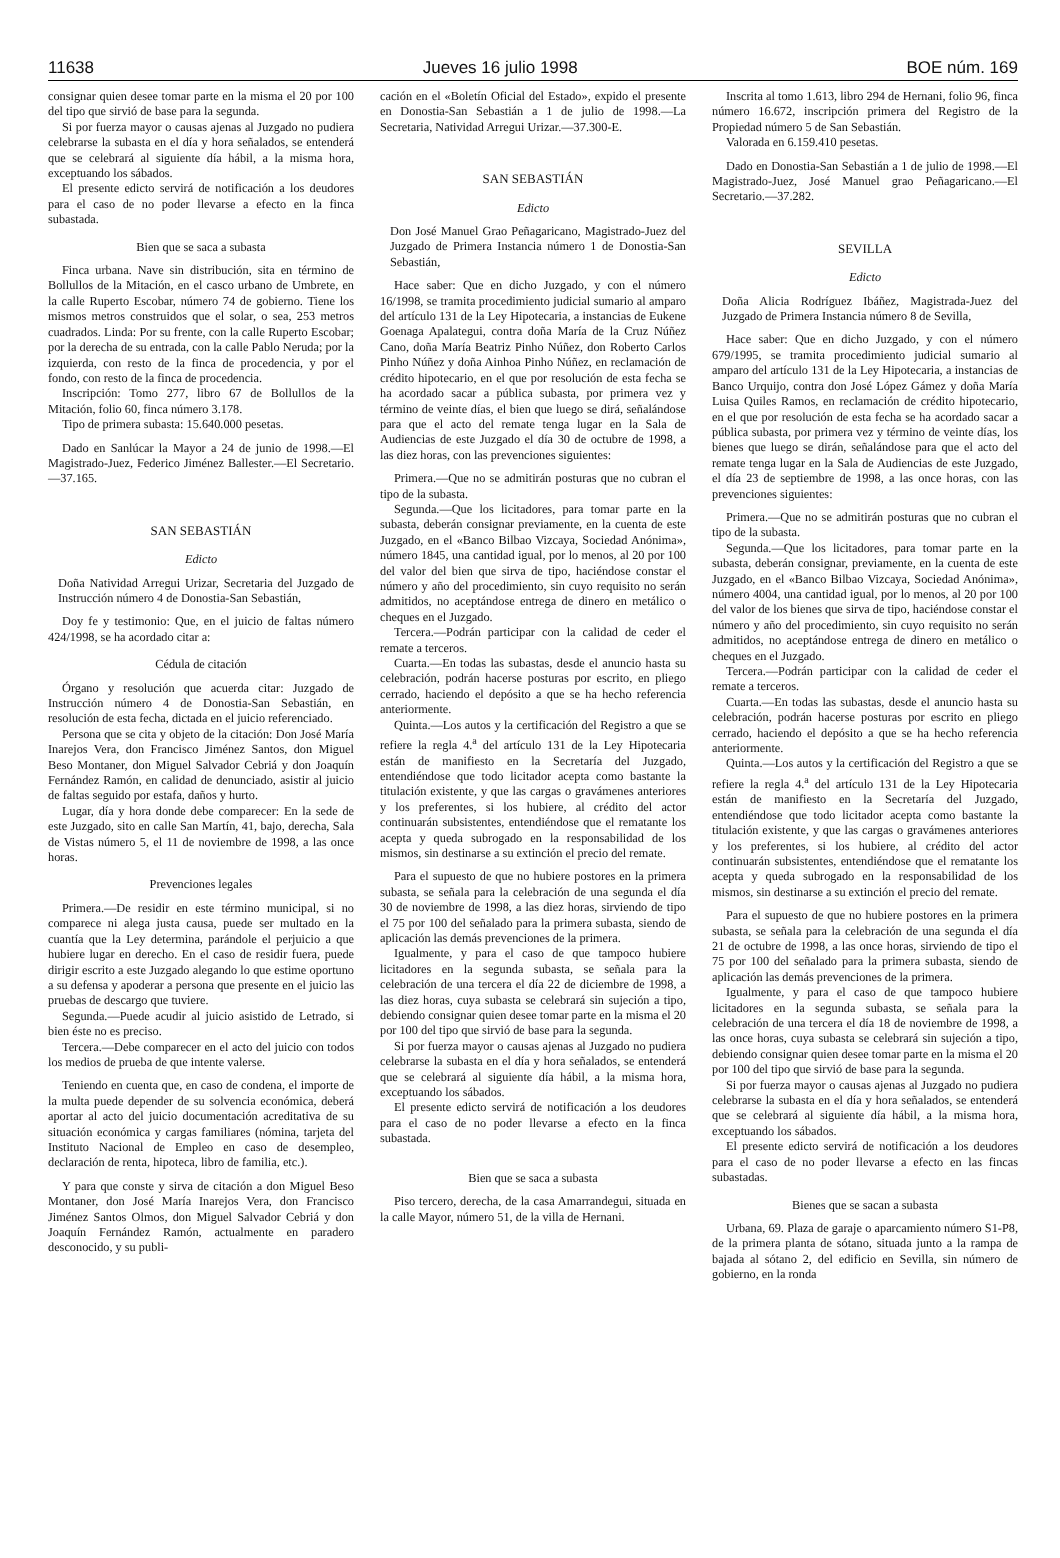11638 Jueves 16 julio 1998 BOE núm. 169
consignar quien desee tomar parte en la misma el 20 por 100 del tipo que sirvió de base para la segunda.
Si por fuerza mayor o causas ajenas al Juzgado no pudiera celebrarse la subasta en el día y hora señalados, se entenderá que se celebrará al siguiente día hábil, a la misma hora, exceptuando los sábados.
El presente edicto servirá de notificación a los deudores para el caso de no poder llevarse a efecto en la finca subastada.
Bien que se saca a subasta
Finca urbana. Nave sin distribución, sita en término de Bollullos de la Mitación, en el casco urbano de Umbrete, en la calle Ruperto Escobar, número 74 de gobierno. Tiene los mismos metros construidos que el solar, o sea, 253 metros cuadrados. Linda: Por su frente, con la calle Ruperto Escobar; por la derecha de su entrada, con la calle Pablo Neruda; por la izquierda, con resto de la finca de procedencia, y por el fondo, con resto de la finca de procedencia.
Inscripción: Tomo 277, libro 67 de Bollullos de la Mitación, folio 60, finca número 3.178.
Tipo de primera subasta: 15.640.000 pesetas.
Dado en Sanlúcar la Mayor a 24 de junio de 1998.—El Magistrado-Juez, Federico Jiménez Ballester.—El Secretario.—37.165.
SAN SEBASTIÁN
Edicto
Doña Natividad Arregui Urizar, Secretaria del Juzgado de Instrucción número 4 de Donostia-San Sebastián,
Doy fe y testimonio: Que, en el juicio de faltas número 424/1998, se ha acordado citar a:
Cédula de citación
Órgano y resolución que acuerda citar: Juzgado de Instrucción número 4 de Donostia-San Sebastián, en resolución de esta fecha, dictada en el juicio referenciado.
Persona que se cita y objeto de la citación: Don José María Inarejos Vera, don Francisco Jiménez Santos, don Miguel Beso Montaner, don Miguel Salvador Cebriá y don Joaquín Fernández Ramón, en calidad de denunciado, asistir al juicio de faltas seguido por estafa, daños y hurto.
Lugar, día y hora donde debe comparecer: En la sede de este Juzgado, sito en calle San Martín, 41, bajo, derecha, Sala de Vistas número 5, el 11 de noviembre de 1998, a las once horas.
Prevenciones legales
Primera.—De residir en este término municipal, si no comparece ni alega justa causa, puede ser multado en la cuantía que la Ley determina, parándole el perjuicio a que hubiere lugar en derecho. En el caso de residir fuera, puede dirigir escrito a este Juzgado alegando lo que estime oportuno a su defensa y apoderar a persona que presente en el juicio las pruebas de descargo que tuviere.
Segunda.—Puede acudir al juicio asistido de Letrado, si bien éste no es preciso.
Tercera.—Debe comparecer en el acto del juicio con todos los medios de prueba de que intente valerse.
Teniendo en cuenta que, en caso de condena, el importe de la multa puede depender de su solvencia económica, deberá aportar al acto del juicio documentación acreditativa de su situación económica y cargas familiares (nómina, tarjeta del Instituto Nacional de Empleo en caso de desempleo, declaración de renta, hipoteca, libro de familia, etc.).
Y para que conste y sirva de citación a don Miguel Beso Montaner, don José María Inarejos Vera, don Francisco Jiménez Santos Olmos, don Miguel Salvador Cebriá y don Joaquín Fernández Ramón, actualmente en paradero desconocido, y su publi-
cación en el «Boletín Oficial del Estado», expido el presente en Donostia-San Sebastián a 1 de julio de 1998.—La Secretaria, Natividad Arregui Urizar.—37.300-E.
SAN SEBASTIÁN
Edicto
Don José Manuel Grao Peñagaricano, Magistrado-Juez del Juzgado de Primera Instancia número 1 de Donostia-San Sebastián,
Hace saber: Que en dicho Juzgado, y con el número 16/1998, se tramita procedimiento judicial sumario al amparo del artículo 131 de la Ley Hipotecaria, a instancias de Eukene Goenaga Apalategui, contra doña María de la Cruz Núñez Cano, doña María Beatriz Pinho Núñez, don Roberto Carlos Pinho Núñez y doña Ainhoa Pinho Núñez, en reclamación de crédito hipotecario, en el que por resolución de esta fecha se ha acordado sacar a pública subasta, por primera vez y término de veinte días, el bien que luego se dirá, señalándose para que el acto del remate tenga lugar en la Sala de Audiencias de este Juzgado el día 30 de octubre de 1998, a las diez horas, con las prevenciones siguientes:
Primera.—Que no se admitirán posturas que no cubran el tipo de la subasta.
Segunda.—Que los licitadores, para tomar parte en la subasta, deberán consignar previamente, en la cuenta de este Juzgado, en el «Banco Bilbao Vizcaya, Sociedad Anónima», número 1845, una cantidad igual, por lo menos, al 20 por 100 del valor del bien que sirva de tipo, haciéndose constar el número y año del procedimiento, sin cuyo requisito no serán admitidos, no aceptándose entrega de dinero en metálico o cheques en el Juzgado.
Tercera.—Podrán participar con la calidad de ceder el remate a terceros.
Cuarta.—En todas las subastas, desde el anuncio hasta su celebración, podrán hacerse posturas por escrito, en pliego cerrado, haciendo el depósito a que se ha hecho referencia anteriormente.
Quinta.—Los autos y la certificación del Registro a que se refiere la regla 4.<sup>a</sup> del artículo 131 de la Ley Hipotecaria están de manifiesto en la Secretaría del Juzgado, entendiéndose que todo licitador acepta como bastante la titulación existente, y que las cargas o gravámenes anteriores y los preferentes, si los hubiere, al crédito del actor continuarán subsistentes, entendiéndose que el rematante los acepta y queda subrogado en la responsabilidad de los mismos, sin destinarse a su extinción el precio del remate.
Para el supuesto de que no hubiere postores en la primera subasta, se señala para la celebración de una segunda el día 30 de noviembre de 1998, a las diez horas, sirviendo de tipo el 75 por 100 del señalado para la primera subasta, siendo de aplicación las demás prevenciones de la primera.
Igualmente, y para el caso de que tampoco hubiere licitadores en la segunda subasta, se señala para la celebración de una tercera el día 22 de diciembre de 1998, a las diez horas, cuya subasta se celebrará sin sujeción a tipo, debiendo consignar quien desee tomar parte en la misma el 20 por 100 del tipo que sirvió de base para la segunda.
Si por fuerza mayor o causas ajenas al Juzgado no pudiera celebrarse la subasta en el día y hora señalados, se entenderá que se celebrará al siguiente día hábil, a la misma hora, exceptuando los sábados.
El presente edicto servirá de notificación a los deudores para el caso de no poder llevarse a efecto en la finca subastada.
Bien que se saca a subasta
Piso tercero, derecha, de la casa Amarrandegui, situada en la calle Mayor, número 51, de la villa de Hernani.
Inscrita al tomo 1.613, libro 294 de Hernani, folio 96, finca número 16.672, inscripción primera del Registro de la Propiedad número 5 de San Sebastián.
Valorada en 6.159.410 pesetas.
Dado en Donostia-San Sebastián a 1 de julio de 1998.—El Magistrado-Juez, José Manuel grao Peñagaricano.—El Secretario.—37.282.
SEVILLA
Edicto
Doña Alicia Rodríguez Ibáñez, Magistrada-Juez del Juzgado de Primera Instancia número 8 de Sevilla,
Hace saber: Que en dicho Juzgado, y con el número 679/1995, se tramita procedimiento judicial sumario al amparo del artículo 131 de la Ley Hipotecaria, a instancias de Banco Urquijo, contra don José López Gámez y doña María Luisa Quiles Ramos, en reclamación de crédito hipotecario, en el que por resolución de esta fecha se ha acordado sacar a pública subasta, por primera vez y término de veinte días, los bienes que luego se dirán, señalándose para que el acto del remate tenga lugar en la Sala de Audiencias de este Juzgado, el día 23 de septiembre de 1998, a las once horas, con las prevenciones siguientes:
Primera.—Que no se admitirán posturas que no cubran el tipo de la subasta.
Segunda.—Que los licitadores, para tomar parte en la subasta, deberán consignar, previamente, en la cuenta de este Juzgado, en el «Banco Bilbao Vizcaya, Sociedad Anónima», número 4004, una cantidad igual, por lo menos, al 20 por 100 del valor de los bienes que sirva de tipo, haciéndose constar el número y año del procedimiento, sin cuyo requisito no serán admitidos, no aceptándose entrega de dinero en metálico o cheques en el Juzgado.
Tercera.—Podrán participar con la calidad de ceder el remate a terceros.
Cuarta.—En todas las subastas, desde el anuncio hasta su celebración, podrán hacerse posturas por escrito en pliego cerrado, haciendo el depósito a que se ha hecho referencia anteriormente.
Quinta.—Los autos y la certificación del Registro a que se refiere la regla 4.<sup>a</sup> del artículo 131 de la Ley Hipotecaria están de manifiesto en la Secretaría del Juzgado, entendiéndose que todo licitador acepta como bastante la titulación existente, y que las cargas o gravámenes anteriores y los preferentes, si los hubiere, al crédito del actor continuarán subsistentes, entendiéndose que el rematante los acepta y queda subrogado en la responsabilidad de los mismos, sin destinarse a su extinción el precio del remate.
Para el supuesto de que no hubiere postores en la primera subasta, se señala para la celebración de una segunda el día 21 de octubre de 1998, a las once horas, sirviendo de tipo el 75 por 100 del señalado para la primera subasta, siendo de aplicación las demás prevenciones de la primera.
Igualmente, y para el caso de que tampoco hubiere licitadores en la segunda subasta, se señala para la celebración de una tercera el día 18 de noviembre de 1998, a las once horas, cuya subasta se celebrará sin sujeción a tipo, debiendo consignar quien desee tomar parte en la misma el 20 por 100 del tipo que sirvió de base para la segunda.
Si por fuerza mayor o causas ajenas al Juzgado no pudiera celebrarse la subasta en el día y hora señalados, se entenderá que se celebrará al siguiente día hábil, a la misma hora, exceptuando los sábados.
El presente edicto servirá de notificación a los deudores para el caso de no poder llevarse a efecto en las fincas subastadas.
Bienes que se sacan a subasta
Urbana, 69. Plaza de garaje o aparcamiento número S1-P8, de la primera planta de sótano, situada junto a la rampa de bajada al sótano 2, del edificio en Sevilla, sin número de gobierno, en la ronda